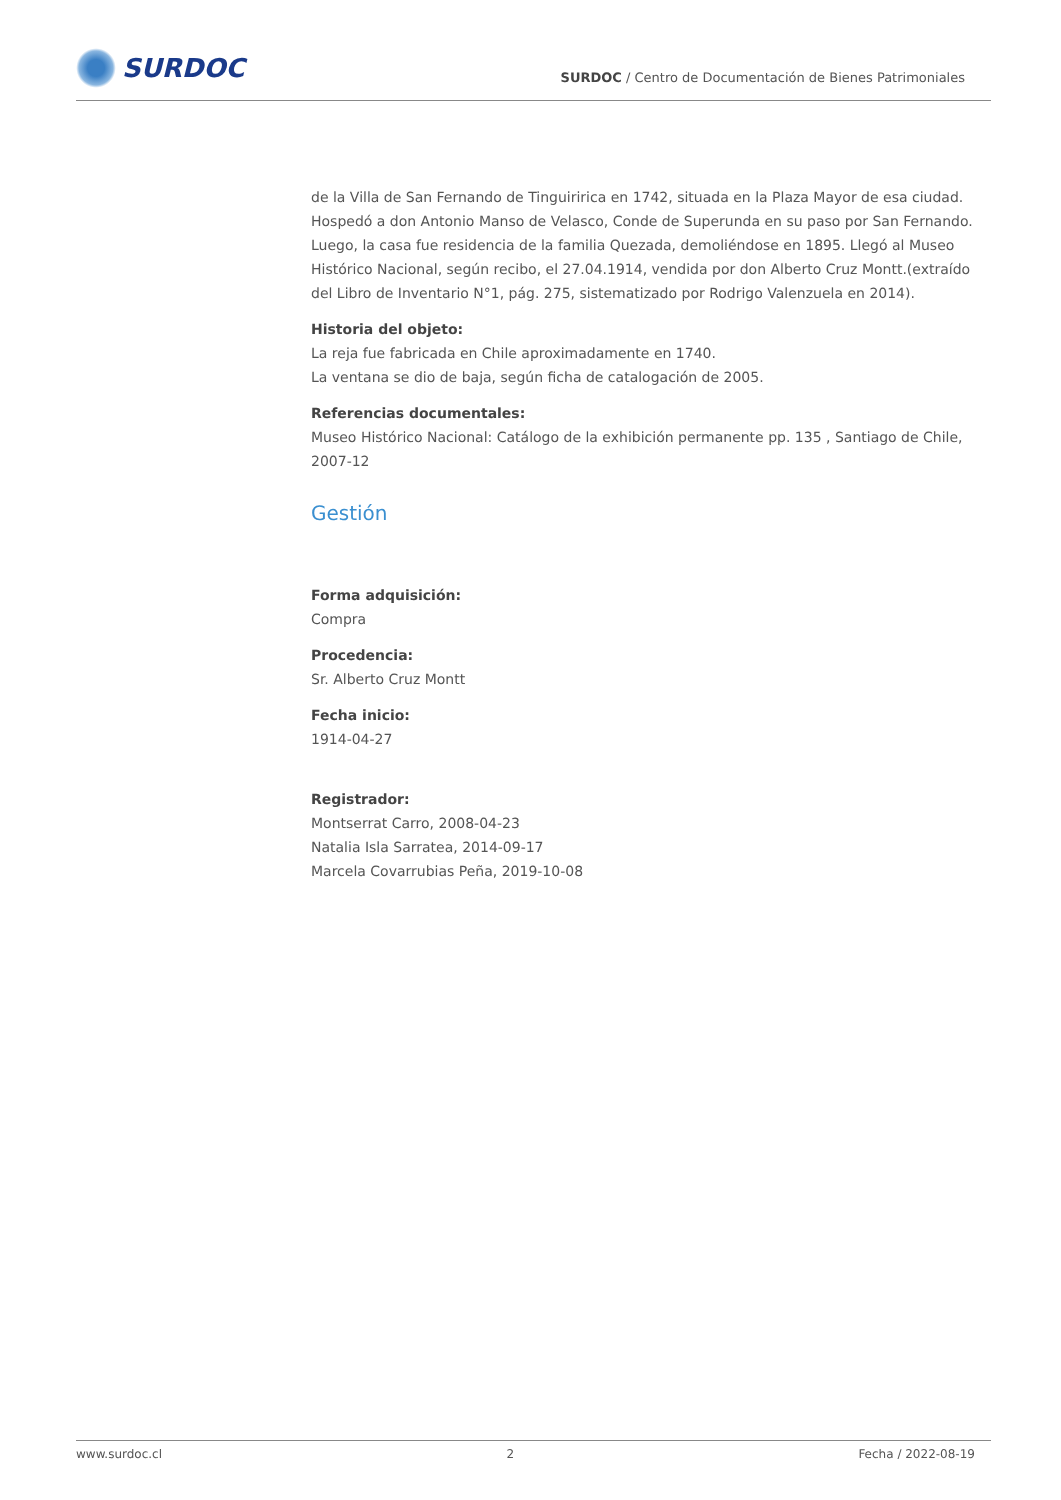SURDOC
SURDOC / Centro de Documentación de Bienes Patrimoniales
de la Villa de San Fernando de Tinguiririca en 1742, situada en la Plaza Mayor de esa ciudad. Hospedó a don Antonio Manso de Velasco, Conde de Superunda en su paso por San Fernando. Luego, la casa fue residencia de la familia Quezada, demoliéndose en 1895. Llegó al Museo Histórico Nacional, según recibo, el 27.04.1914, vendida por don Alberto Cruz Montt.(extraído del Libro de Inventario N°1, pág. 275, sistematizado por Rodrigo Valenzuela en 2014).
Historia del objeto:
La reja fue fabricada en Chile aproximadamente en 1740.
La ventana se dio de baja, según ficha de catalogación de 2005.
Referencias documentales:
Museo Histórico Nacional: Catálogo de la exhibición permanente pp. 135 , Santiago de Chile, 2007-12
Gestión
Forma adquisición:
Compra
Procedencia:
Sr. Alberto Cruz Montt
Fecha inicio:
1914-04-27
Registrador:
Montserrat Carro, 2008-04-23
Natalia Isla Sarratea, 2014-09-17
Marcela Covarrubias Peña, 2019-10-08
www.surdoc.cl 2 Fecha / 2022-08-19